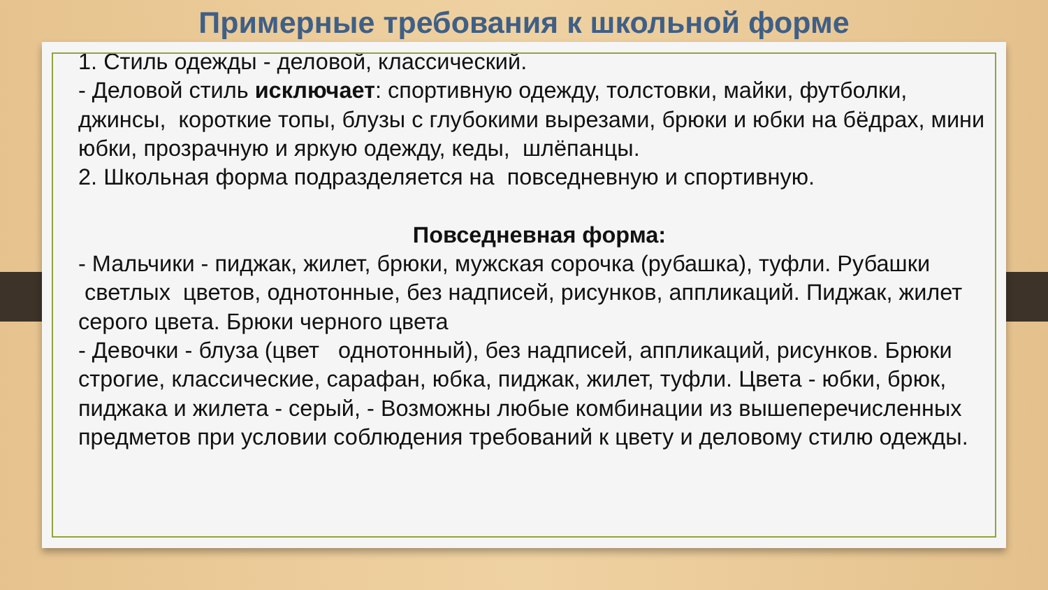Примерные требования к школьной форме
1. Стиль одежды - деловой, классический.
- Деловой стиль исключает: спортивную одежду, толстовки, майки, футболки, джинсы, короткие топы, блузы с глубокими вырезами, брюки и юбки на бёдрах, мини юбки, прозрачную и яркую одежду, кеды, шлёпанцы.
2. Школьная форма подразделяется на повседневную и спортивную.
Повседневная форма:
- Мальчики - пиджак, жилет, брюки, мужская сорочка (рубашка), туфли. Рубашки светлых цветов, однотонные, без надписей, рисунков, аппликаций. Пиджак, жилет серого цвета. Брюки черного цвета
- Девочки - блуза (цвет однотонный), без надписей, аппликаций, рисунков. Брюки строгие, классические, сарафан, юбка, пиджак, жилет, туфли. Цвета - юбки, брюк, пиджака и жилета - серый, - Возможны любые комбинации из вышеперечисленных предметов при условии соблюдения требований к цвету и деловому стилю одежды.